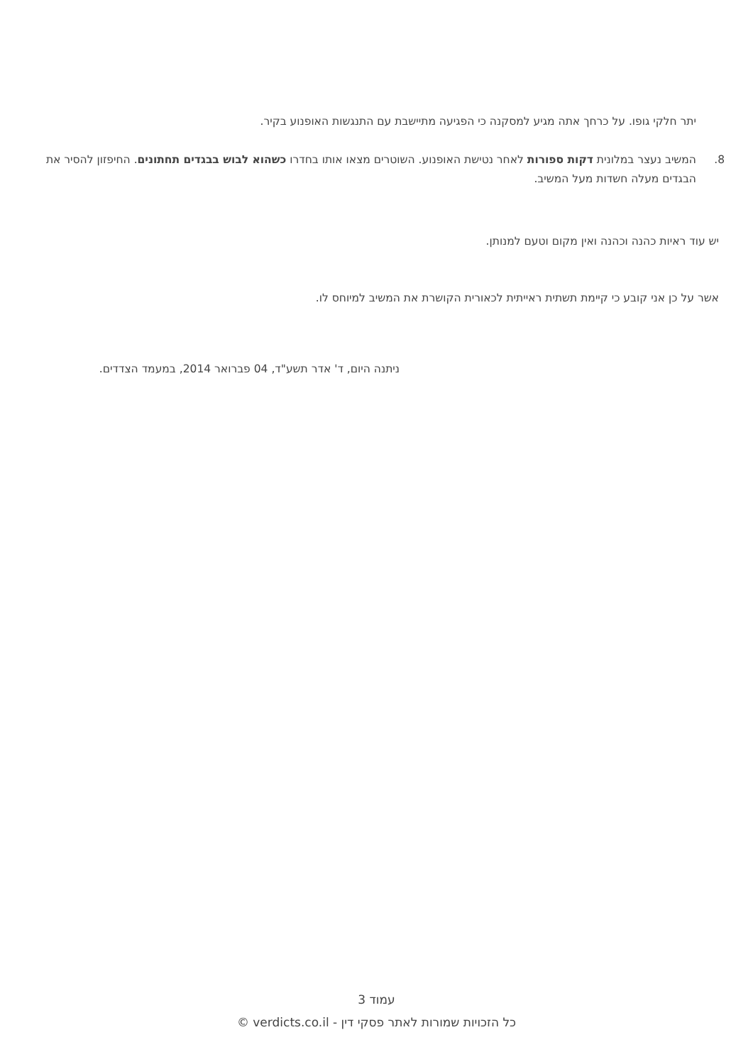יתר חלקי גופו. על כרחך אתה מגיע למסקנה כי הפגיעה מתיישבת עם התנגשות האופנוע בקיר.
8. המשיב נעצר במלונית דקות ספורות לאחר נטישת האופנוע. השוטרים מצאו אותו בחדרו כשהוא לבוש בבגדים תחתונים. החיפזון להסיר את הבגדים מעלה חשדות מעל המשיב.
יש עוד ראיות כהנה וכהנה ואין מקום וטעם למנותן.
אשר על כן אני קובע כי קיימת תשתית ראייתית לכאורית הקושרת את המשיב למיוחס לו.
ניתנה היום, ד' אדר תשע"ד, 04 פברואר 2014, במעמד הצדדים.
עמוד 3
כל הזכויות שמורות לאתר פסקי דין - verdicts.co.il ©